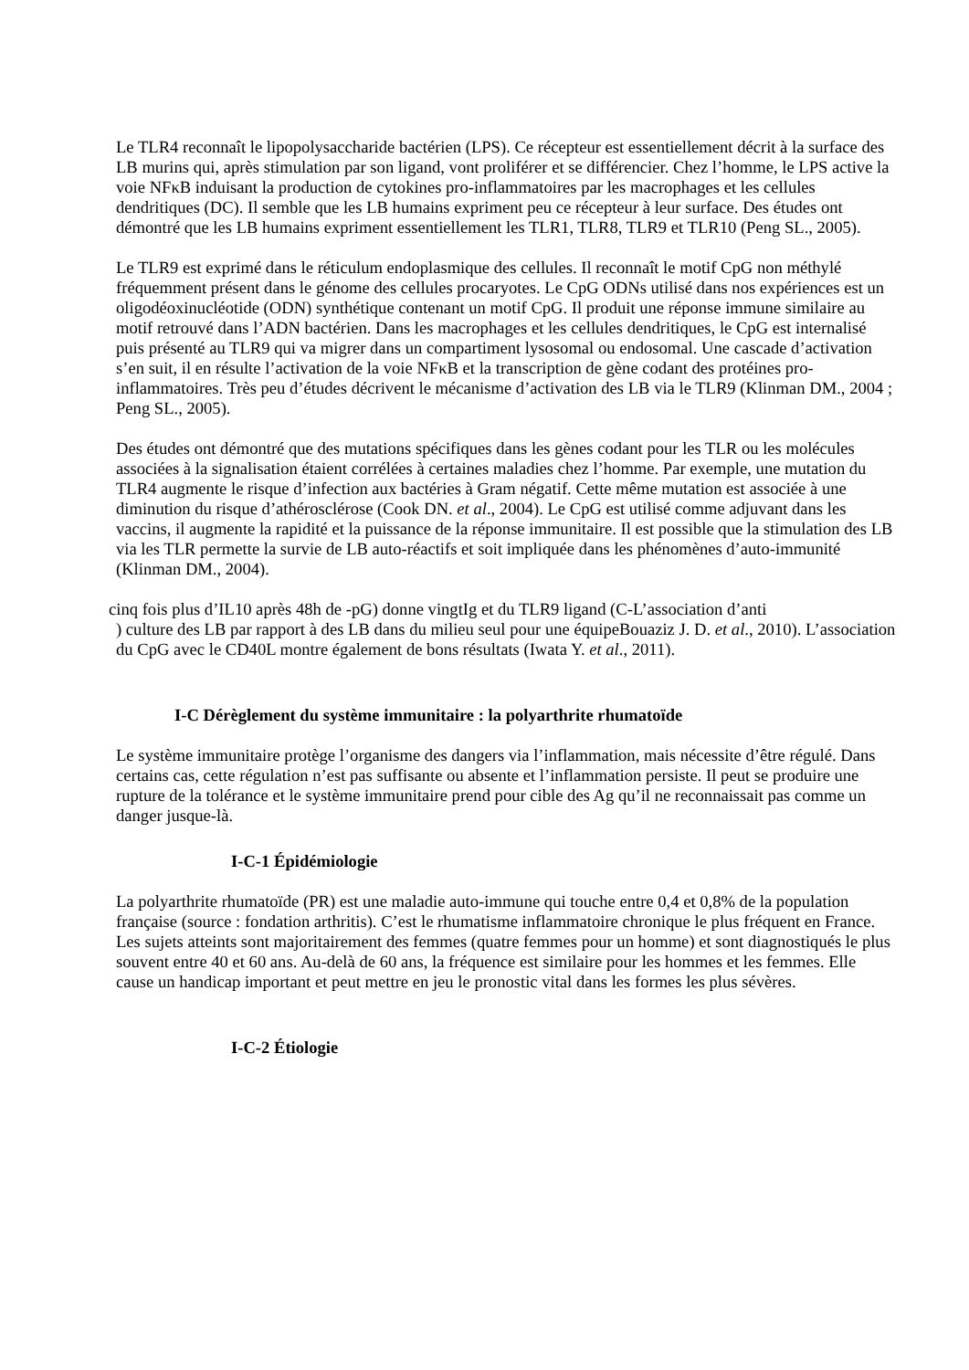Le TLR4 reconnaît le lipopolysaccharide bactérien (LPS). Ce récepteur est essentiellement décrit à la surface des LB murins qui, après stimulation par son ligand, vont proliférer et se différencier. Chez l’homme, le LPS active la voie NFκB induisant la production de cytokines pro-inflammatoires par les macrophages et les cellules dendritiques (DC). Il semble que les LB humains expriment peu ce récepteur à leur surface. Des études ont démontré que les LB humains expriment essentiellement les TLR1, TLR8, TLR9 et TLR10 (Peng SL., 2005).
Le TLR9 est exprimé dans le réticulum endoplasmique des cellules. Il reconnaît le motif CpG non méthylé fréquemment présent dans le génome des cellules procaryotes. Le CpG ODNs utilisé dans nos expériences est un oligodéoxinucléotide (ODN) synthétique contenant un motif CpG. Il produit une réponse immune similaire au motif retrouvé dans l’ADN bactérien. Dans les macrophages et les cellules dendritiques, le CpG est internalisé puis présenté au TLR9 qui va migrer dans un compartiment lysosomal ou endosomal. Une cascade d’activation s’en suit, il en résulte l’activation de la voie NFκB et la transcription de gène codant des protéines pro-inflammatoires. Très peu d’études décrivent le mécanisme d’activation des LB via le TLR9 (Klinman DM., 2004 ; Peng SL., 2005).
Des études ont démontré que des mutations spécifiques dans les gènes codant pour les TLR ou les molécules associées à la signalisation étaient corrélées à certaines maladies chez l’homme. Par exemple, une mutation du TLR4 augmente le risque d’infection aux bactéries à Gram négatif. Cette même mutation est associée à une diminution du risque d’athérosclérose (Cook DN. et al., 2004). Le CpG est utilisé comme adjuvant dans les vaccins, il augmente la rapidité et la puissance de la réponse immunitaire. Il est possible que la stimulation des LB via les TLR permette la survie de LB auto-réactifs et soit impliquée dans les phénomènes d’auto-immunité (Klinman DM., 2004).
cinq fois plus d’IL10 après 48h de -pG) donne vingtIg et du TLR9 ligand (C-L’association d’anti
) culture des LB par rapport à des LB dans du milieu seul pour une équipeBouaziz J. D. et al., 2010). L’association du CpG avec le CD40L montre également de bons résultats (Iwata Y. et al., 2011).
I-C Dérèglement du système immunitaire : la polyarthrite rhumatoïde
Le système immunitaire protège l’organisme des dangers via l’inflammation, mais nécessite d’être régulé. Dans certains cas, cette régulation n’est pas suffisante ou absente et l’inflammation persiste. Il peut se produire une rupture de la tolérance et le système immunitaire prend pour cible des Ag qu’il ne reconnaissait pas comme un danger jusque-là.
I-C-1 Épidémiologie
La polyarthrite rhumatoïde (PR) est une maladie auto-immune qui touche entre 0,4 et 0,8% de la population française (source : fondation arthritis). C’est le rhumatisme inflammatoire chronique le plus fréquent en France. Les sujets atteints sont majoritairement des femmes (quatre femmes pour un homme) et sont diagnostiqués le plus souvent entre 40 et 60 ans. Au-delà de 60 ans, la fréquence est similaire pour les hommes et les femmes. Elle cause un handicap important et peut mettre en jeu le pronostic vital dans les formes les plus sévères.
I-C-2 Étiologie